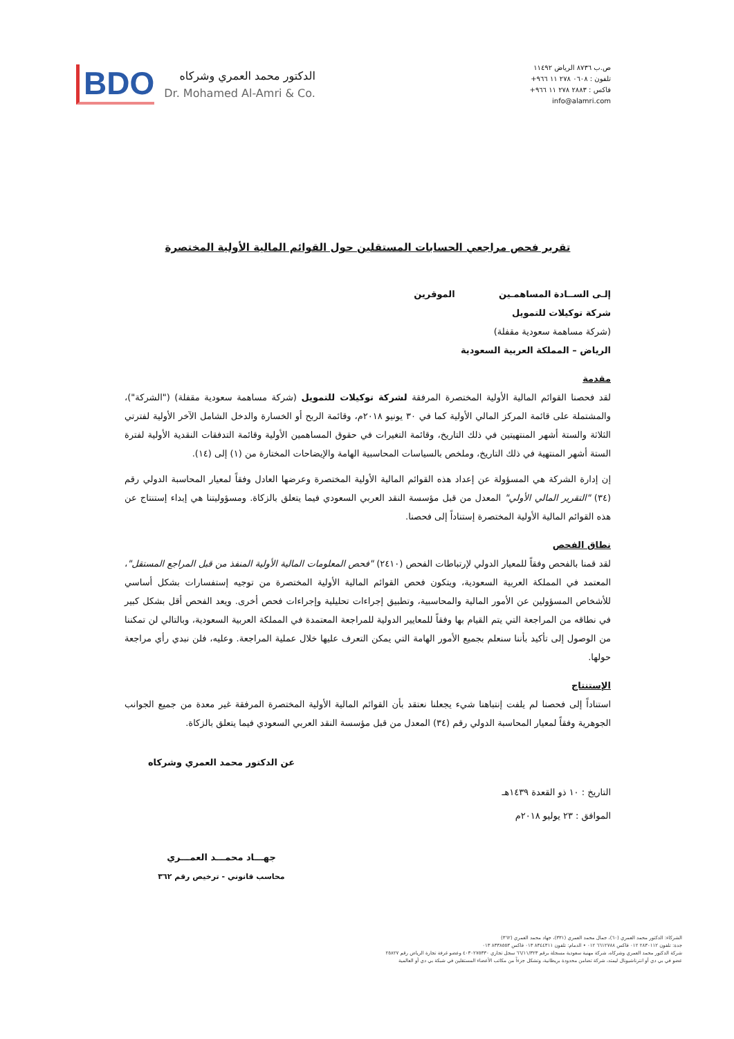BDO
الدكتور محمد العمري وشركاه
Dr. Mohamed Al-Amri & Co.
ص.ب ٨٧٣٦ الرياض ١١٤٩٢
تلفون : ٠٦٠٨ ٢٧٨ ١١ ٩٦٦+
فاكس : ٢٨٨٣ ٢٧٨ ١١ ٩٦٦+
info@alamri.com
تقرير فحص مراجعي الحسابات المستقلين حول القوائم المالية الأولية المختصرة
إلـى الســادة المساهمـين الموقرين
شركة توكيلات للتمويل
(شركة مساهمة سعودية مقفلة)
الرياض – المملكة العربية السعودية
مقدمة
لقد فحصنا القوائم المالية الأولية المختصرة المرفقة لشركة توكيلات للتمويل (شركة مساهمة سعودية مقفلة) ("الشركة")، والمشتملة على قائمة المركز المالي الأولية كما في ٣٠ يونيو ٢٠١٨م، وقائمة الربح أو الخسارة والدخل الشامل الآخر الأولية لفترتي الثلاثة والستة أشهر المنتهيتين في ذلك التاريخ، وقائمة التغيرات في حقوق المساهمين الأولية وقائمة التدفقات النقدية الأولية لفترة الستة أشهر المنتهية في ذلك التاريخ، وملخص بالسياسات المحاسبية الهامة والإيضاحات المختارة من (١) إلى (١٤).
إن إدارة الشركة هي المسؤولة عن إعداد هذه القوائم المالية الأولية المختصرة وعرضها العادل وفقاً لمعيار المحاسبة الدولي رقم (٣٤) "التقرير المالي الأولي" المعدل من قبل مؤسسة النقد العربي السعودي فيما يتعلق بالزكاة. ومسؤوليتنا هي إبداء إستنتاج عن هذه القوائم المالية الأولية المختصرة إستناداً إلى فحصنا.
نطاق الفحص
لقد قمنا بالفحص وفقاً للمعيار الدولي لإرتباطات الفحص (٢٤١٠) "فحص المعلومات المالية الأولية المنفذ من قبل المراجع المستقل"، المعتمد في المملكة العربية السعودية، ويتكون فحص القوائم المالية الأولية المختصرة من توجيه إستفسارات بشكل أساسي للأشخاص المسؤولين عن الأمور المالية والمحاسبية، وتطبيق إجراءات تحليلية وإجراءات فحص أخرى. ويعد الفحص أقل بشكل كبير في نطاقه من المراجعة التي يتم القيام بها وفقاً للمعايير الدولية للمراجعة المعتمدة في المملكة العربية السعودية، وبالتالي لن تمكننا من الوصول إلى تأكيد بأننا سنعلم بجميع الأمور الهامة التي يمكن التعرف عليها خلال عملية المراجعة. وعليه، فلن نبدي رأي مراجعة حولها.
الإستنتاج
استناداً إلى فحصنا لم يلفت إنتباهنا شيء يجعلنا نعتقد بأن القوائم المالية الأولية المختصرة المرفقة غير معدة من جميع الجوانب الجوهرية وفقاً لمعيار المحاسبة الدولي رقم (٣٤) المعدل من قبل مؤسسة النقد العربي السعودي فيما يتعلق بالزكاة.
التاريخ : ١٠ ذو القعدة ١٤٣٩هـ
الموافق : ٢٣ يوليو ٢٠١٨م
عن الدكتور محمد العمري وشركاه
جهـــاد محمـــد العمـــري
محاسب قانوني - ترخيص رقم ٣٦٢
الشركاء: الدكتور محمد العمري (٦٠)، جمال محمد العمري (٣٣١)، جهاد محمد العمري (٣٦٢)
جدة: تلفون ٢٨٣٠١١٢ ٠١٢ فاكس ٦٦١٢٧٨٨ ٠١٢ • الدمام: تلفون ٨٣٤٤٣١١ ٠١٣ فاكس ٨٣٣٨٥٥٣ ٠١٣
شركة الدكتور محمد العمري وشركاه، شركة مهنية سعودية مسجلة برقم ٦٦/١١/٣٢٣ سجل تجاري ٤٠٣٠٢٧٥٣٣٠ وعضو غرفة تجارة الرياض رقم ٢٥٨٢٧
عضو في بي دي أو انترناشيونال ليمتد، شركة تضامن محدودة بريطانية، وتشكل جزءاً من مكاتب الأعضاء المستقلين في شبكة بي دي أو العالمية